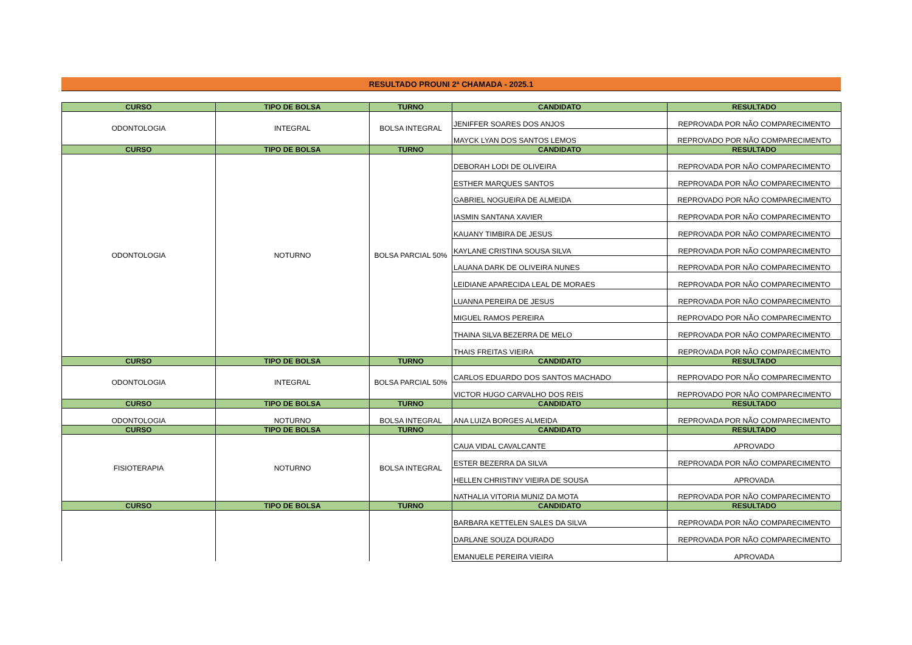RESULTADO PROUNI 2ª CHAMADA - 2025.1
| CURSO | TIPO DE BOLSA | TURNO | CANDIDATO | RESULTADO |
| --- | --- | --- | --- | --- |
| ODONTOLOGIA | INTEGRAL | BOLSA INTEGRAL | JENIFFER SOARES DOS ANJOS | REPROVADA POR NÃO COMPARECIMENTO |
| | | | MAYCK LYAN DOS SANTOS LEMOS | REPROVADO POR NÃO COMPARECIMENTO |
| CURSO | TIPO DE BOLSA | TURNO | CANDIDATO | RESULTADO |
| ODONTOLOGIA | NOTURNO | BOLSA PARCIAL 50% | DEBORAH LODI DE OLIVEIRA | REPROVADA POR NÃO COMPARECIMENTO |
| | | | ESTHER MARQUES SANTOS | REPROVADA POR NÃO COMPARECIMENTO |
| | | | GABRIEL NOGUEIRA DE ALMEIDA | REPROVADO POR NÃO COMPARECIMENTO |
| | | | IASMIN SANTANA XAVIER | REPROVADA POR NÃO COMPARECIMENTO |
| | | | KAUANY TIMBIRA DE JESUS | REPROVADA POR NÃO COMPARECIMENTO |
| | | | KAYLANE CRISTINA SOUSA SILVA | REPROVADA POR NÃO COMPARECIMENTO |
| | | | LAUANA DARK DE OLIVEIRA NUNES | REPROVADA POR NÃO COMPARECIMENTO |
| | | | LEIDIANE APARECIDA LEAL DE MORAES | REPROVADA POR NÃO COMPARECIMENTO |
| | | | LUANNA PEREIRA DE JESUS | REPROVADA POR NÃO COMPARECIMENTO |
| | | | MIGUEL RAMOS PEREIRA | REPROVADO POR NÃO COMPARECIMENTO |
| | | | THAINA SILVA BEZERRA DE MELO | REPROVADA POR NÃO COMPARECIMENTO |
| | | | THAIS FREITAS VIEIRA | REPROVADA POR NÃO COMPARECIMENTO |
| CURSO | TIPO DE BOLSA | TURNO | CANDIDATO | RESULTADO |
| ODONTOLOGIA | INTEGRAL | BOLSA PARCIAL 50% | CARLOS EDUARDO DOS SANTOS MACHADO | REPROVADO POR NÃO COMPARECIMENTO |
| | | | VICTOR HUGO CARVALHO DOS REIS | REPROVADO POR NÃO COMPARECIMENTO |
| CURSO | TIPO DE BOLSA | TURNO | CANDIDATO | RESULTADO |
| ODONTOLOGIA | NOTURNO | BOLSA INTEGRAL | ANA LUIZA BORGES ALMEIDA | REPROVADA POR NÃO COMPARECIMENTO |
| CURSO | TIPO DE BOLSA | TURNO | CANDIDATO | RESULTADO |
| FISIOTERAPIA | NOTURNO | BOLSA INTEGRAL | CAUA VIDAL CAVALCANTE | APROVADO |
| | | | ESTER BEZERRA DA SILVA | REPROVADA POR NÃO COMPARECIMENTO |
| | | | HELLEN CHRISTINY VIEIRA DE SOUSA | APROVADA |
| | | | NATHALIA VITORIA MUNIZ DA MOTA | REPROVADA POR NÃO COMPARECIMENTO |
| CURSO | TIPO DE BOLSA | TURNO | CANDIDATO | RESULTADO |
| | | | BARBARA KETTELEN SALES DA SILVA | REPROVADA POR NÃO COMPARECIMENTO |
| | | | DARLANE SOUZA DOURADO | REPROVADA POR NÃO COMPARECIMENTO |
| | | | EMANUELE PEREIRA VIEIRA | APROVADA |